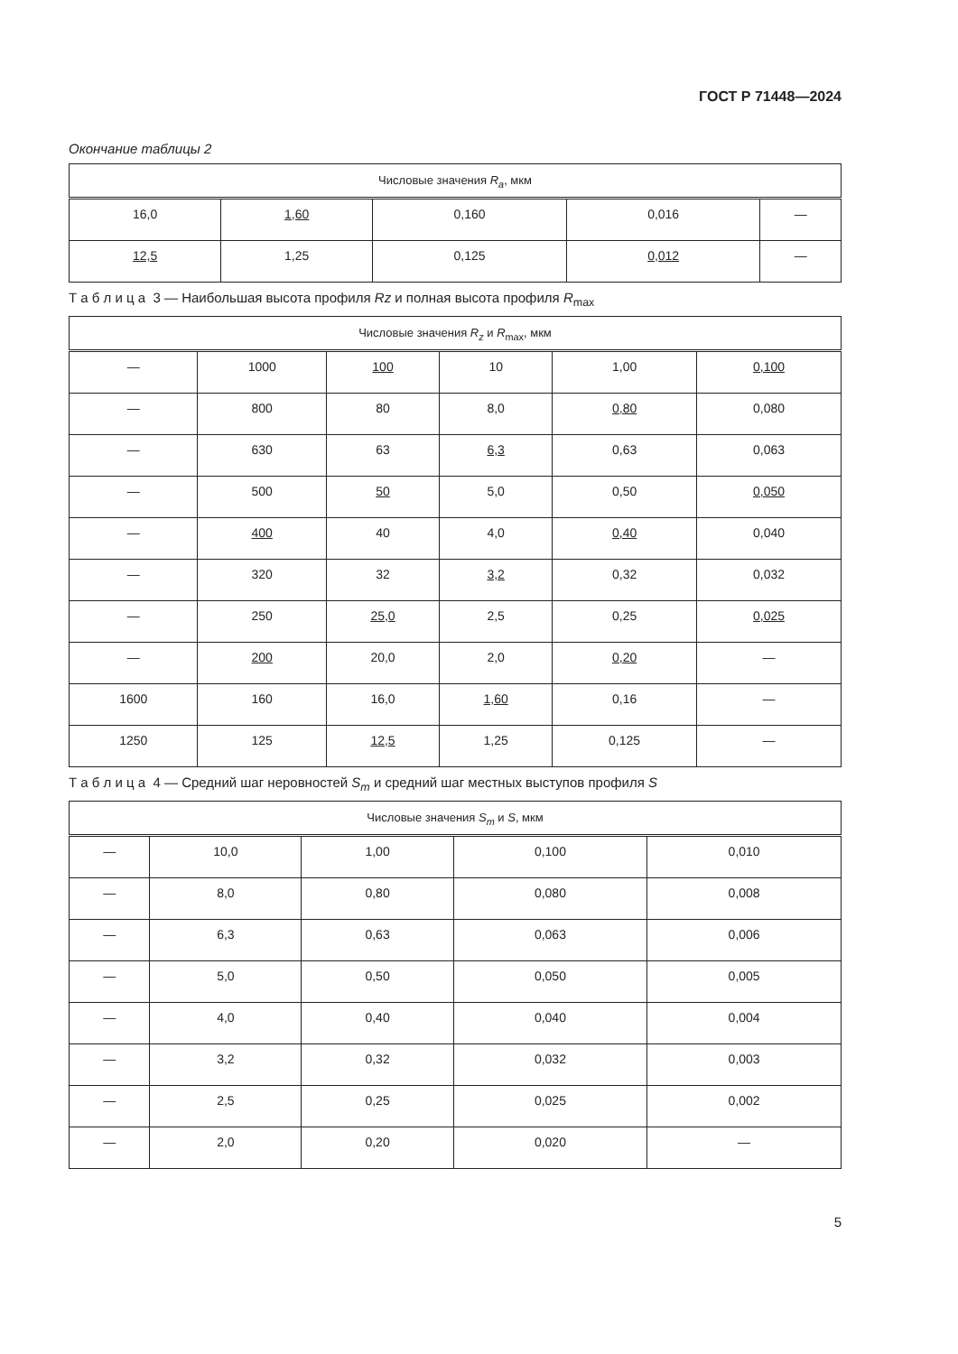ГОСТ Р 71448—2024
Окончание таблицы 2
| Числовые значения R<sub>a</sub> , мкм | | | | |
| --- | --- | --- | --- | --- |
| 16,0 | 1,60 | 0,160 | 0,016 | — |
| 12,5 | 1,25 | 0,125 | 0,012 | — |
Т а б л и ц а 3 — Наибольшая высота профиля Rz и полная высота профиля R<sub>max</sub>
| Числовые значения R<sub>z</sub> и R<sub>max</sub>, мкм | | | | | |
| --- | --- | --- | --- | --- | --- |
| — | 1000 | 100 | 10 | 1,00 | 0,100 |
| — | 800 | 80 | 8,0 | 0,80 | 0,080 |
| — | 630 | 63 | 6,3 | 0,63 | 0,063 |
| — | 500 | 50 | 5,0 | 0,50 | 0,050 |
| — | 400 | 40 | 4,0 | 0,40 | 0,040 |
| — | 320 | 32 | 3,2 | 0,32 | 0,032 |
| — | 250 | 25,0 | 2,5 | 0,25 | 0,025 |
| — | 200 | 20,0 | 2,0 | 0,20 | — |
| 1600 | 160 | 16,0 | 1,60 | 0,16 | — |
| 1250 | 125 | 12,5 | 1,25 | 0,125 | — |
Т а б л и ц а 4 — Средний шаг неровностей S<sub>m</sub> и средний шаг местных выступов профиля S
| Числовые значения S<sub>m</sub> и S , мкм | | | | |
| --- | --- | --- | --- | --- |
| — | 10,0 | 1,00 | 0,100 | 0,010 |
| — | 8,0 | 0,80 | 0,080 | 0,008 |
| — | 6,3 | 0,63 | 0,063 | 0,006 |
| — | 5,0 | 0,50 | 0,050 | 0,005 |
| — | 4,0 | 0,40 | 0,040 | 0,004 |
| — | 3,2 | 0,32 | 0,032 | 0,003 |
| — | 2,5 | 0,25 | 0,025 | 0,002 |
| — | 2,0 | 0,20 | 0,020 | — |
5